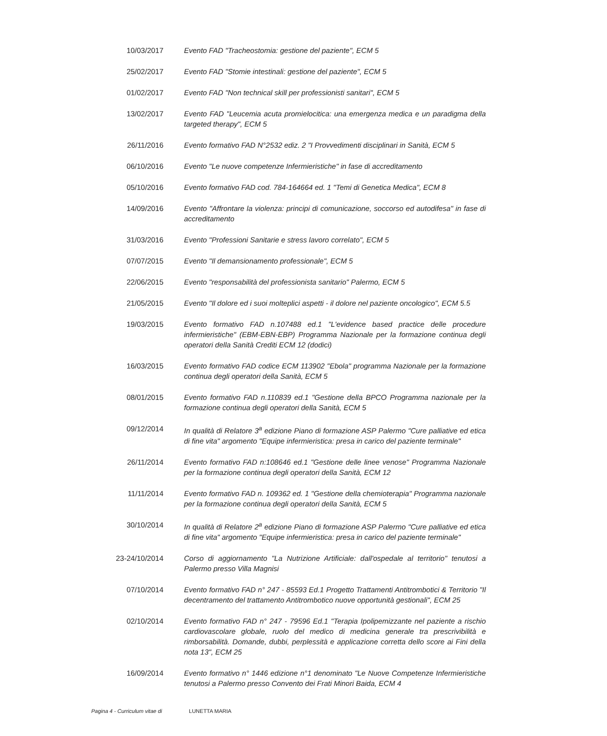| 10/03/2017 | Evento FAD "Tracheostomia: gestione del paziente", ECM 5 |
| 25/02/2017 | Evento FAD "Stomie intestinali: gestione del paziente", ECM 5 |
| 01/02/2017 | Evento FAD "Non technical skill per professionisti sanitari", ECM 5 |
| 13/02/2017 | Evento FAD "Leucemia acuta promielocitica: una emergenza medica e un paradigma della targeted therapy", ECM 5 |
| 26/11/2016 | Evento formativo FAD N°2532 ediz. 2 "I Provvedimenti disciplinari in Sanità, ECM 5 |
| 06/10/2016 | Evento "Le nuove competenze Infermieristiche" in fase di accreditamento |
| 05/10/2016 | Evento formativo FAD cod. 784-164664 ed. 1 "Temi di Genetica Medica", ECM 8 |
| 14/09/2016 | Evento "Affrontare la violenza: principi di comunicazione, soccorso ed autodifesa" in fase di accreditamento |
| 31/03/2016 | Evento "Professioni Sanitarie e stress lavoro correlato", ECM 5 |
| 07/07/2015 | Evento "Il demansionamento professionale", ECM 5 |
| 22/06/2015 | Evento "responsabilità del professionista sanitario" Palermo, ECM 5 |
| 21/05/2015 | Evento "Il dolore ed i suoi molteplici aspetti - il dolore nel paziente oncologico", ECM 5.5 |
| 19/03/2015 | Evento formativo FAD n.107488 ed.1 "L'evidence based practice delle procedure infermieristiche" (EBM-EBN-EBP) Programma Nazionale per la formazione continua degli operatori della Sanità Crediti ECM 12 (dodici) |
| 16/03/2015 | Evento formativo FAD codice ECM 113902 "Ebola" programma Nazionale per la formazione continua degli operatori della Sanità, ECM 5 |
| 08/01/2015 | Evento formativo FAD n.110839 ed.1 "Gestione della BPCO Programma nazionale per la formazione continua degli operatori della Sanità, ECM 5 |
| 09/12/2014 | In qualità di Relatore 3<sup>a</sup> edizione Piano di formazione ASP Palermo "Cure palliative ed etica di fine vita" argomento "Equipe infermieristica: presa in carico del paziente terminale" |
| 26/11/2014 | Evento formativo FAD n:108646 ed.1 "Gestione delle linee venose" Programma Nazionale per la formazione continua degli operatori della Sanità, ECM 12 |
| 11/11/2014 | Evento formativo FAD n. 109362 ed. 1 "Gestione della chemioterapia" Programma nazionale per la formazione continua degli operatori della Sanità, ECM 5 |
| 30/10/2014 | In qualità di Relatore 2<sup>a</sup> edizione Piano di formazione ASP Palermo "Cure palliative ed etica di fine vita" argomento "Equipe infermieristica: presa in carico del paziente terminale" |
| 23-24/10/2014 | Corso di aggiornamento "La Nutrizione Artificiale: dall'ospedale al territorio" tenutosi a Palermo presso Villa Magnisi |
| 07/10/2014 | Evento formativo FAD n° 247 - 85593 Ed.1 Progetto Trattamenti Antitrombotici & Territorio "Il decentramento del trattamento Antitrombotico nuove opportunità gestionali", ECM 25 |
| 02/10/2014 | Evento formativo FAD n° 247 - 79596 Ed.1 "Terapia Ipolipemizzante nel paziente a rischio cardiovascolare globale, ruolo del medico di medicina generale tra prescrivibilità e rimborsabilità. Domande, dubbi, perplessità e applicazione corretta dello score ai Fini della nota 13", ECM 25 |
| 16/09/2014 | Evento formativo n° 1446 edizione n°1 denominato "Le Nuove Competenze Infermieristiche tenutosi a Palermo presso Convento dei Frati Minori Baida, ECM 4 |
Pagina 4 - Curriculum vitae di LUNETTA MARIA